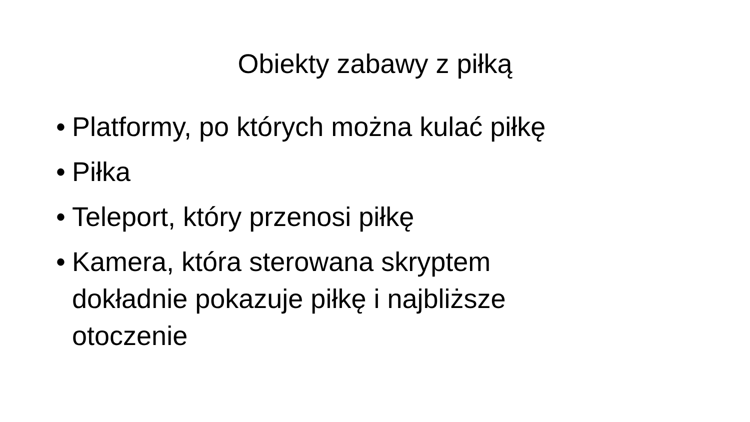Obiekty zabawy z piłką
• Platformy, po których można kulać piłkę
• Piłka
• Teleport, który przenosi piłkę
• Kamera, która sterowana skryptem dokładnie pokazuje piłkę i najbliższe otoczenie